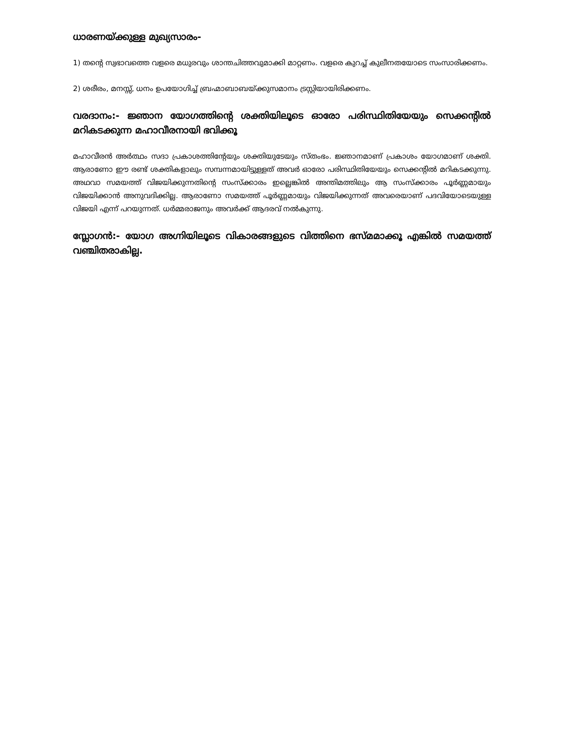ധാരണയ്ക്കുള്ള മുഖ്യസാരം-
1) തന്റെ സ്വഭാവത്തെ വളരെ മധുരവും ശാന്തചിത്തവുമാക്കി മാറ്റണം. വളരെ കുറച്ച് കുലീനതയോടെ സംസാരിക്കണം.
2) ശരീരം, മനസ്സ്, ധനം ഉപയോഗിച്ച് ബ്രഹ്മാബാബയ്ക്കുസമാനം ട്രസ്റ്റിയായിരിക്കണം.
വരദാനം:- ജ്ഞാന യോഗത്തിന്റെ ശക്തിയിലൂടെ ഓരോ പരിസ്ഥിതിയേയും സെക്കന്റിൽ മറികടക്കുന്ന മഹാവീരനായി ഭവിക്കൂ
മഹാവീരൻ അർത്ഥം സദാ പ്രകാശത്തിന്റേയും ശക്തിയുടേയും സ്തംഭം. ജ്ഞാനമാണ് പ്രകാശം യോഗമാണ് ശക്തി. ആരാണോ ഈ രണ്ട് ശക്തികളാലും സമ്പന്നമായിട്ടുള്ളത് അവർ ഓരോ പരിസ്ഥിതിയേയും സെക്കന്റിൽ മറികടക്കുന്നു. അഥവാ സമയത്ത് വിജയിക്കുന്നതിന്റെ സംസ്ക്കാരം ഇല്ലെങ്കിൽ അന്തിമത്തിലും ആ സംസ്ക്കാരം പൂർണ്ണമായും വിജയിക്കാൻ അനുവദിക്കില്ല. ആരാണോ സമയത്ത് പൂർണ്ണമായും വിജയിക്കുന്നത് അവരെയാണ് പദവിയോടെയുള്ള വിജയി എന്ന് പറയുന്നത്. ധർമ്മരാജനും അവർക്ക് ആദരവ് നൽകുന്നു.
സ്ലോഗൻ:- യോഗ അഗ്നിയിലൂടെ വികാരങ്ങളുടെ വിത്തിനെ ഭസ്മമാക്കൂ എങ്കിൽ സമയത്ത് വഞ്ചിതരാകില്ല.